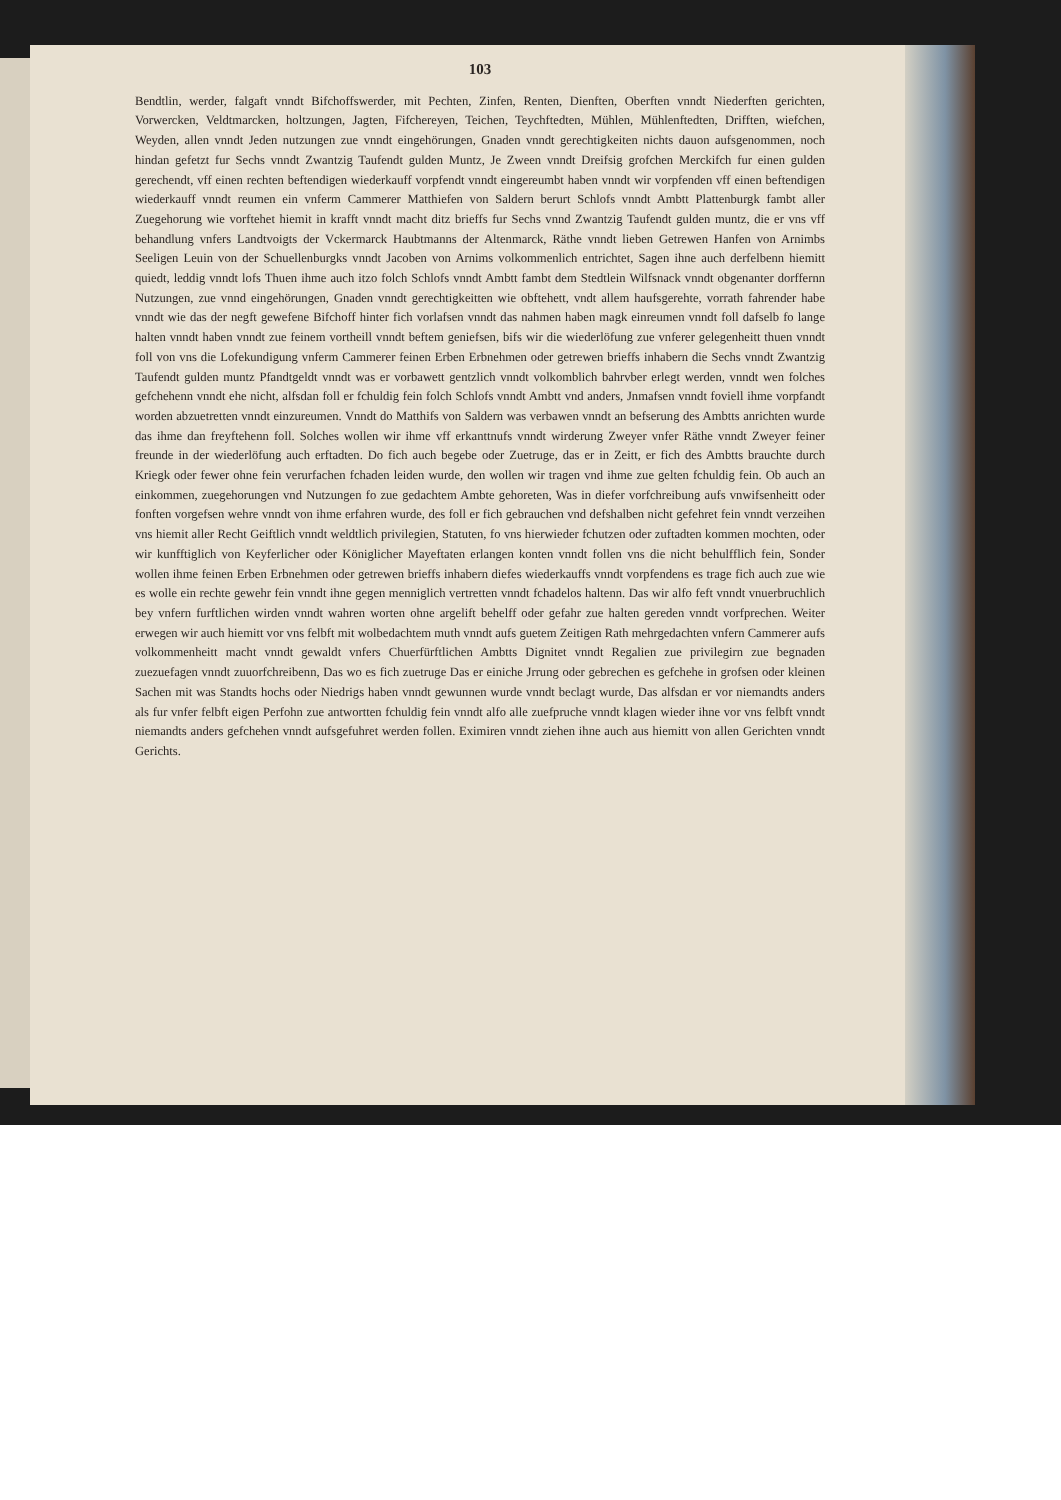103
Bendtlin, werder, falgaft vnndt Bifchoffswerder, mit Pechten, Zinfen, Renten, Dienften, Oberften vnndt Niederften gerichten, Vorwercken, Veldtmarcken, holtzungen, Jagten, Fifchereyen, Teichen, Teychfted­ten, Mühlen, Mühlenftedten, Drifften, wiefchen, Weyden, allen vnndt Jeden nutzungen zue vnndt einge­hörungen, Gnaden vnndt gerechtigkeiten nichts dauon aufsgenommen, noch hindan gefetzt fur Sechs vnndt Zwantzig Taufendt gulden Muntz, Je Zween vnndt Dreifsig grofchen Merckifch fur einen gulden gerechendt, vff einen rechten beftendigen wiederkauff vorpfendt vnndt eingereumbt haben vnndt wir vorpfenden vff einen beftendigen wiederkauff vnndt reumen ein vnferm Cammerer Matthiefen von Sal­dern berurt Schlofs vnndt Ambtt Plattenburgk fambt aller Zuegehorung wie vorftehet hiemit in krafft vnndt macht ditz brieffs fur Sechs vnnd Zwantzig Taufendt gulden muntz, die er vns vff behandlung vnfers Landtvoigts der Vckermarck Haubtmanns der Altenmarck, Räthe vnndt lieben Getrewen Hanfen von Arnimbs Seeligen Leuin von der Schuellenburgks vnndt Jacoben von Arnims volkommenlich ent­richtet, Sagen ihne auch derfelbenn hiemitt quiedt, leddig vnndt lofs Thuen ihme auch itzo folch Schlofs vnndt Ambtt fambt dem Stedtlein Wilfsnack vnndt obgenanter dorffernn Nutzungen, zue vnnd eingehö­rungen, Gnaden vnndt gerechtigkeitten wie obftehett, vndt allem haufsgerehte, vorrath fahrender habe vnndt wie das der negft gewefene Bifchoff hinter fich vorlafsen vnndt das nahmen haben magk einreu­men vnndt foll dafselb fo lange halten vnndt haben vnndt zue feinem vortheill vnndt beftem geniefsen, bifs wir die wiederlöfung zue vnferer gelegenheitt thuen vnndt foll von vns die Lofekundigung vnferm Cammerer feinen Erben Erbnehmen oder getrewen brieffs inhabern die Sechs vnndt Zwantzig Taufendt gulden muntz Pfandtgeldt vnndt was er vorbawett gentzlich vnndt volkomblich bahrvber erlegt werden, vnndt wen folches gefchehenn vnndt ehe nicht, alfsdan foll er fchuldig fein folch Schlofs vnndt Ambtt vnd anders, Jnmafsen vnndt foviell ihme vorpfandt worden abzuetretten vnndt einzureumen. Vnndt do Matthifs von Saldern was verbawen vnndt an befserung des Ambtts anrichten wurde das ihme dan freyftehenn foll. Solches wollen wir ihme vff erkanttnufs vnndt wirderung Zweyer vnfer Räthe vnndt Zweyer feiner freunde in der wiederlöfung auch erftadten. Do fich auch begebe oder Zuetruge, das er in Zeitt, er fich des Ambtts brauchte durch Kriegk oder fewer ohne fein verurfachen fchaden leiden wurde, den wollen wir tragen vnd ihme zue gelten fchuldig fein. Ob auch an einkommen, zuegeho­rungen vnd Nutzungen fo zue gedachtem Ambte gehoreten, Was in diefer vorfchreibung aufs vnwifsen­heitt oder fonften vorgefsen wehre vnndt von ihme erfahren wurde, des foll er fich gebrauchen vnd defshalben nicht gefehret fein vnndt verzeihen vns hiemit aller Recht Geiftlich vnndt weldtlich privile­gien, Statuten, fo vns hierwieder fchutzen oder zuftadten kommen mochten, oder wir kunfftiglich von Keyferlicher oder Königlicher Mayeftaten erlangen konten vnndt follen vns die nicht behulfflich fein, Sonder wollen ihme feinen Erben Erbnehmen oder getrewen brieffs inhabern diefes wiederkauffs vnndt vorpfendens es trage fich auch zue wie es wolle ein rechte gewehr fein vnndt ihne gegen menniglich vertretten vnndt fchadelos haltenn. Das wir alfo feft vnndt vnuerbruchlich bey vnfern furftlichen wir­den vnndt wahren worten ohne argelift behelff oder gefahr zue halten gereden vnndt vorfprechen. Weiter erwegen wir auch hiemitt vor vns felbft mit wolbedachtem muth vnndt aufs guetem Zeitigen Rath mehrgedachten vnfern Cammerer aufs volkommenheitt macht vnndt gewaldt vnfers Chuerfürftlichen Ambtts Dignitet vnndt Regalien zue privilegirn zue begnaden zuezuefagen vnndt zuuorfchreibenn, Das wo es fich zuetruge Das er einiche Jrrung oder gebrechen es gefchehe in grofsen oder kleinen Sachen mit was Standts hochs oder Niedrigs haben vnndt gewunnen wurde vnndt beclagt wurde, Das alfsdan er vor niemandts anders als fur vnfer felbft eigen Perfohn zue antwortten fchuldig fein vnndt alfo alle zuefpruche vnndt klagen wieder ihne vor vns felbft vnndt niemandts anders gefchehen vnndt aufsgefuh­ret werden follen. Eximiren vnndt ziehen ihne auch aus hiemitt von allen Gerichten vnndt Gerichts.